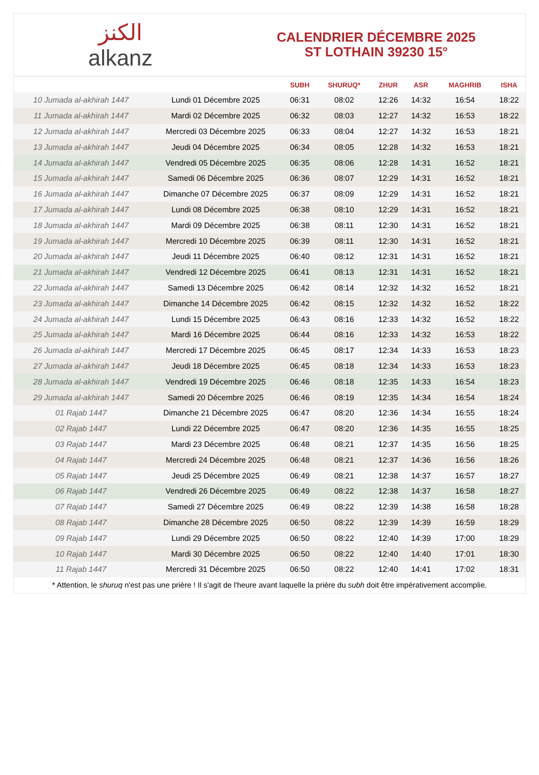الكنز
alkanz
CALENDRIER DÉCEMBRE 2025
ST LOTHAIN 39230 15°
| | | SUBH | SHURUQ* | ZHUR | ASR | MAGHRIB | ISHA |
| --- | --- | --- | --- | --- | --- | --- | --- |
| 10 Jumada al-akhirah 1447 | Lundi 01 Décembre 2025 | 06:31 | 08:02 | 12:26 | 14:32 | 16:54 | 18:22 |
| 11 Jumada al-akhirah 1447 | Mardi 02 Décembre 2025 | 06:32 | 08:03 | 12:27 | 14:32 | 16:53 | 18:22 |
| 12 Jumada al-akhirah 1447 | Mercredi 03 Décembre 2025 | 06:33 | 08:04 | 12:27 | 14:32 | 16:53 | 18:21 |
| 13 Jumada al-akhirah 1447 | Jeudi 04 Décembre 2025 | 06:34 | 08:05 | 12:28 | 14:32 | 16:53 | 18:21 |
| 14 Jumada al-akhirah 1447 | Vendredi 05 Décembre 2025 | 06:35 | 08:06 | 12:28 | 14:31 | 16:52 | 18:21 |
| 15 Jumada al-akhirah 1447 | Samedi 06 Décembre 2025 | 06:36 | 08:07 | 12:29 | 14:31 | 16:52 | 18:21 |
| 16 Jumada al-akhirah 1447 | Dimanche 07 Décembre 2025 | 06:37 | 08:09 | 12:29 | 14:31 | 16:52 | 18:21 |
| 17 Jumada al-akhirah 1447 | Lundi 08 Décembre 2025 | 06:38 | 08:10 | 12:29 | 14:31 | 16:52 | 18:21 |
| 18 Jumada al-akhirah 1447 | Mardi 09 Décembre 2025 | 06:38 | 08:11 | 12:30 | 14:31 | 16:52 | 18:21 |
| 19 Jumada al-akhirah 1447 | Mercredi 10 Décembre 2025 | 06:39 | 08:11 | 12:30 | 14:31 | 16:52 | 18:21 |
| 20 Jumada al-akhirah 1447 | Jeudi 11 Décembre 2025 | 06:40 | 08:12 | 12:31 | 14:31 | 16:52 | 18:21 |
| 21 Jumada al-akhirah 1447 | Vendredi 12 Décembre 2025 | 06:41 | 08:13 | 12:31 | 14:31 | 16:52 | 18:21 |
| 22 Jumada al-akhirah 1447 | Samedi 13 Décembre 2025 | 06:42 | 08:14 | 12:32 | 14:32 | 16:52 | 18:21 |
| 23 Jumada al-akhirah 1447 | Dimanche 14 Décembre 2025 | 06:42 | 08:15 | 12:32 | 14:32 | 16:52 | 18:22 |
| 24 Jumada al-akhirah 1447 | Lundi 15 Décembre 2025 | 06:43 | 08:16 | 12:33 | 14:32 | 16:52 | 18:22 |
| 25 Jumada al-akhirah 1447 | Mardi 16 Décembre 2025 | 06:44 | 08:16 | 12:33 | 14:32 | 16:53 | 18:22 |
| 26 Jumada al-akhirah 1447 | Mercredi 17 Décembre 2025 | 06:45 | 08:17 | 12:34 | 14:33 | 16:53 | 18:23 |
| 27 Jumada al-akhirah 1447 | Jeudi 18 Décembre 2025 | 06:45 | 08:18 | 12:34 | 14:33 | 16:53 | 18:23 |
| 28 Jumada al-akhirah 1447 | Vendredi 19 Décembre 2025 | 06:46 | 08:18 | 12:35 | 14:33 | 16:54 | 18:23 |
| 29 Jumada al-akhirah 1447 | Samedi 20 Décembre 2025 | 06:46 | 08:19 | 12:35 | 14:34 | 16:54 | 18:24 |
| 01 Rajab 1447 | Dimanche 21 Décembre 2025 | 06:47 | 08:20 | 12:36 | 14:34 | 16:55 | 18:24 |
| 02 Rajab 1447 | Lundi 22 Décembre 2025 | 06:47 | 08:20 | 12:36 | 14:35 | 16:55 | 18:25 |
| 03 Rajab 1447 | Mardi 23 Décembre 2025 | 06:48 | 08:21 | 12:37 | 14:35 | 16:56 | 18:25 |
| 04 Rajab 1447 | Mercredi 24 Décembre 2025 | 06:48 | 08:21 | 12:37 | 14:36 | 16:56 | 18:26 |
| 05 Rajab 1447 | Jeudi 25 Décembre 2025 | 06:49 | 08:21 | 12:38 | 14:37 | 16:57 | 18:27 |
| 06 Rajab 1447 | Vendredi 26 Décembre 2025 | 06:49 | 08:22 | 12:38 | 14:37 | 16:58 | 18:27 |
| 07 Rajab 1447 | Samedi 27 Décembre 2025 | 06:49 | 08:22 | 12:39 | 14:38 | 16:58 | 18:28 |
| 08 Rajab 1447 | Dimanche 28 Décembre 2025 | 06:50 | 08:22 | 12:39 | 14:39 | 16:59 | 18:29 |
| 09 Rajab 1447 | Lundi 29 Décembre 2025 | 06:50 | 08:22 | 12:40 | 14:39 | 17:00 | 18:29 |
| 10 Rajab 1447 | Mardi 30 Décembre 2025 | 06:50 | 08:22 | 12:40 | 14:40 | 17:01 | 18:30 |
| 11 Rajab 1447 | Mercredi 31 Décembre 2025 | 06:50 | 08:22 | 12:40 | 14:41 | 17:02 | 18:31 |
* Attention, le shuruq n'est pas une prière ! Il s'agit de l'heure avant laquelle la prière du subh doit être impérativement accomplie.